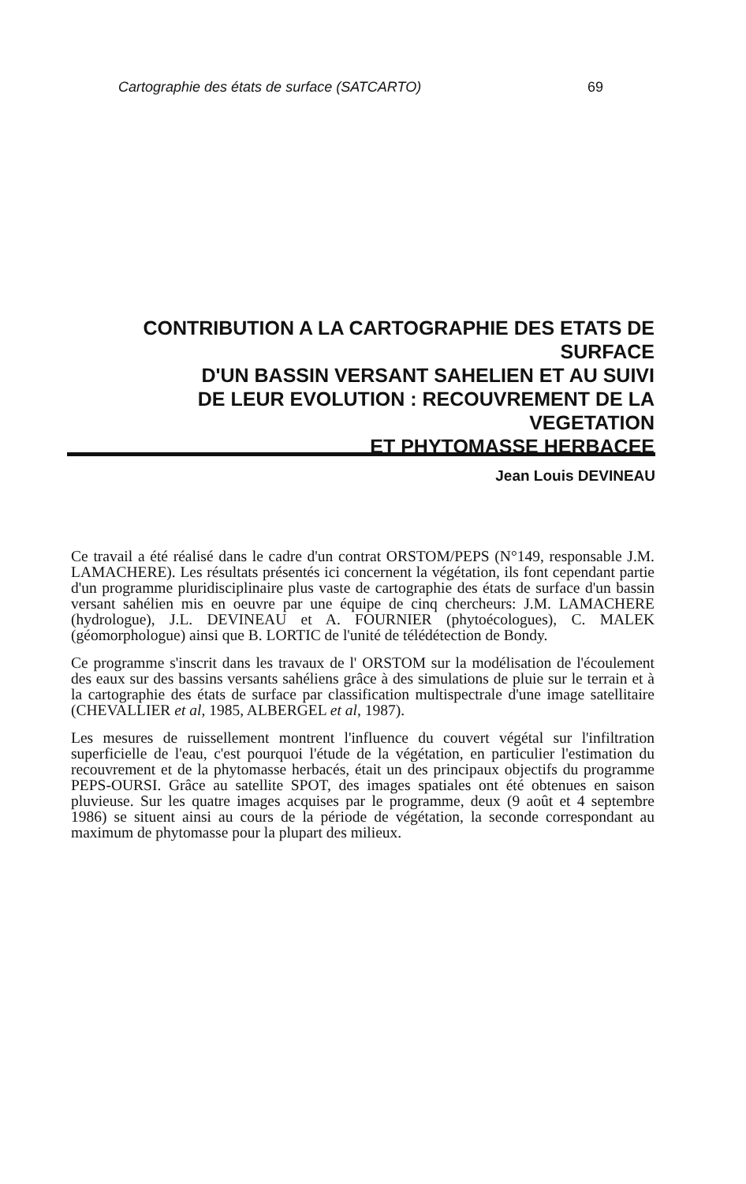Cartographie des états de surface (SATCARTO) 69
CONTRIBUTION A LA CARTOGRAPHIE DES ETATS DE SURFACE
D'UN BASSIN VERSANT SAHELIEN ET AU SUIVI
DE LEUR EVOLUTION : RECOUVREMENT DE LA VEGETATION
ET PHYTOMASSE HERBACEE
Jean Louis DEVINEAU
Ce travail a été réalisé dans le cadre d'un contrat ORSTOM/PEPS (N°149, responsable J.M. LAMACHERE). Les résultats présentés ici concernent la végétation, ils font cependant partie d'un programme pluridisciplinaire plus vaste de cartographie des états de surface d'un bassin versant sahélien mis en oeuvre par une équipe de cinq chercheurs: J.M. LAMACHERE (hydrologue), J.L. DEVINEAU et A. FOURNIER (phytoécologues), C. MALEK (géomorphologue) ainsi que B. LORTIC de l'unité de télédétection de Bondy.
Ce programme s'inscrit dans les travaux de l' ORSTOM sur la modélisation de l'écoulement des eaux sur des bassins versants sahéliens grâce à des simulations de pluie sur le terrain et à la cartographie des états de surface par classification multispectrale d'une image satellitaire (CHEVALLIER et al, 1985, ALBERGEL et al, 1987).
Les mesures de ruissellement montrent l'influence du couvert végétal sur l'infiltration superficielle de l'eau, c'est pourquoi l'étude de la végétation, en particulier l'estimation du recouvrement et de la phytomasse herbacés, était un des principaux objectifs du programme PEPS-OURSI. Grâce au satellite SPOT, des images spatiales ont été obtenues en saison pluvieuse. Sur les quatre images acquises par le programme, deux (9 août et 4 septembre 1986) se situent ainsi au cours de la période de végétation, la seconde correspondant au maximum de phytomasse pour la plupart des milieux.